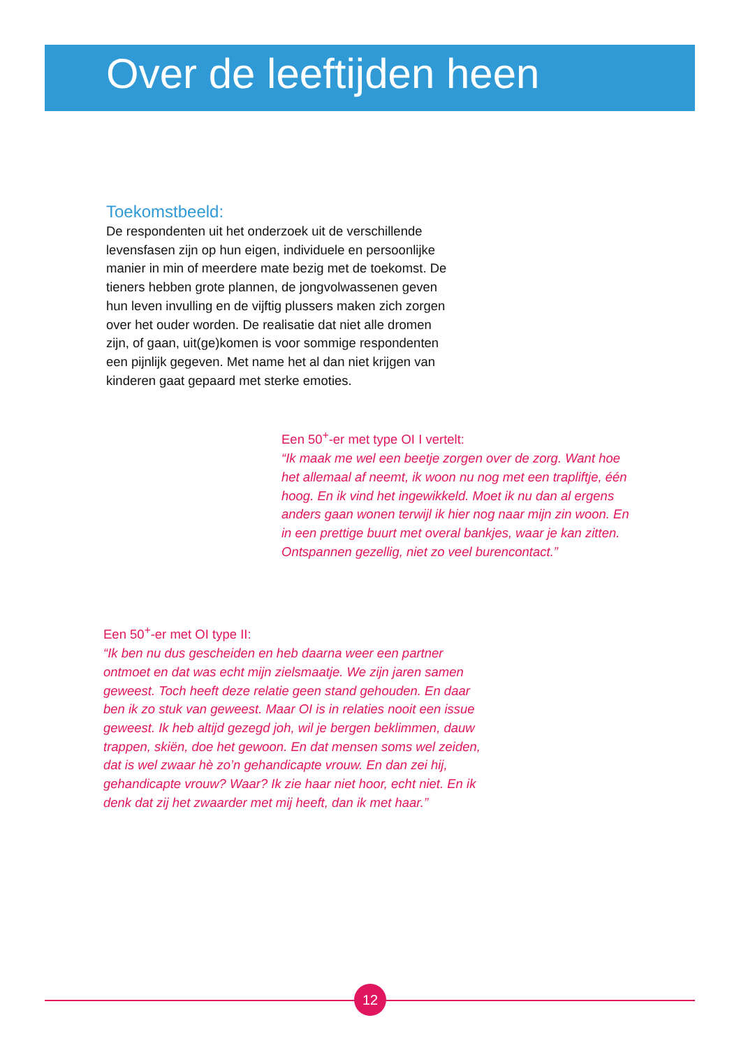Over de leeftijden heen
Toekomstbeeld:
De respondenten uit het onderzoek uit de verschillende levensfasen zijn op hun eigen, individuele en persoonlijke manier in min of meerdere mate bezig met de toekomst. De tieners hebben grote plannen, de jongvolwassenen geven hun leven invulling en de vijftig plussers maken zich zorgen over het ouder worden. De realisatie dat niet alle dromen zijn, of gaan, uit(ge)komen is voor sommige respondenten een pijnlijk gegeven. Met name het al dan niet krijgen van kinderen gaat gepaard met sterke emoties.
Een 50<sup>+</sup>-er met type OI I vertelt:
“Ik maak me wel een beetje zorgen over de zorg. Want hoe het allemaal af neemt, ik woon nu nog met een trapliftje, één hoog. En ik vind het ingewikkeld. Moet ik nu dan al ergens anders gaan wonen terwijl ik hier nog naar mijn zin woon. En in een prettige buurt met overal bankjes, waar je kan zitten. Ontspannen gezellig, niet zo veel burencontact.”
Een 50<sup>+</sup>-er met OI type II:
“Ik ben nu dus gescheiden en heb daarna weer een partner ontmoet en dat was echt mijn zielsmaatje. We zijn jaren samen geweest. Toch heeft deze relatie geen stand gehouden. En daar ben ik zo stuk van geweest. Maar OI is in relaties nooit een issue geweest. Ik heb altijd gezegd joh, wil je bergen beklimmen, dauw trappen, skiën, doe het gewoon. En dat mensen soms wel zeiden, dat is wel zwaar hè zo’n gehandicapte vrouw. En dan zei hij, gehandicapte vrouw? Waar? Ik zie haar niet hoor, echt niet. En ik denk dat zij het zwaarder met mij heeft, dan ik met haar.”
12